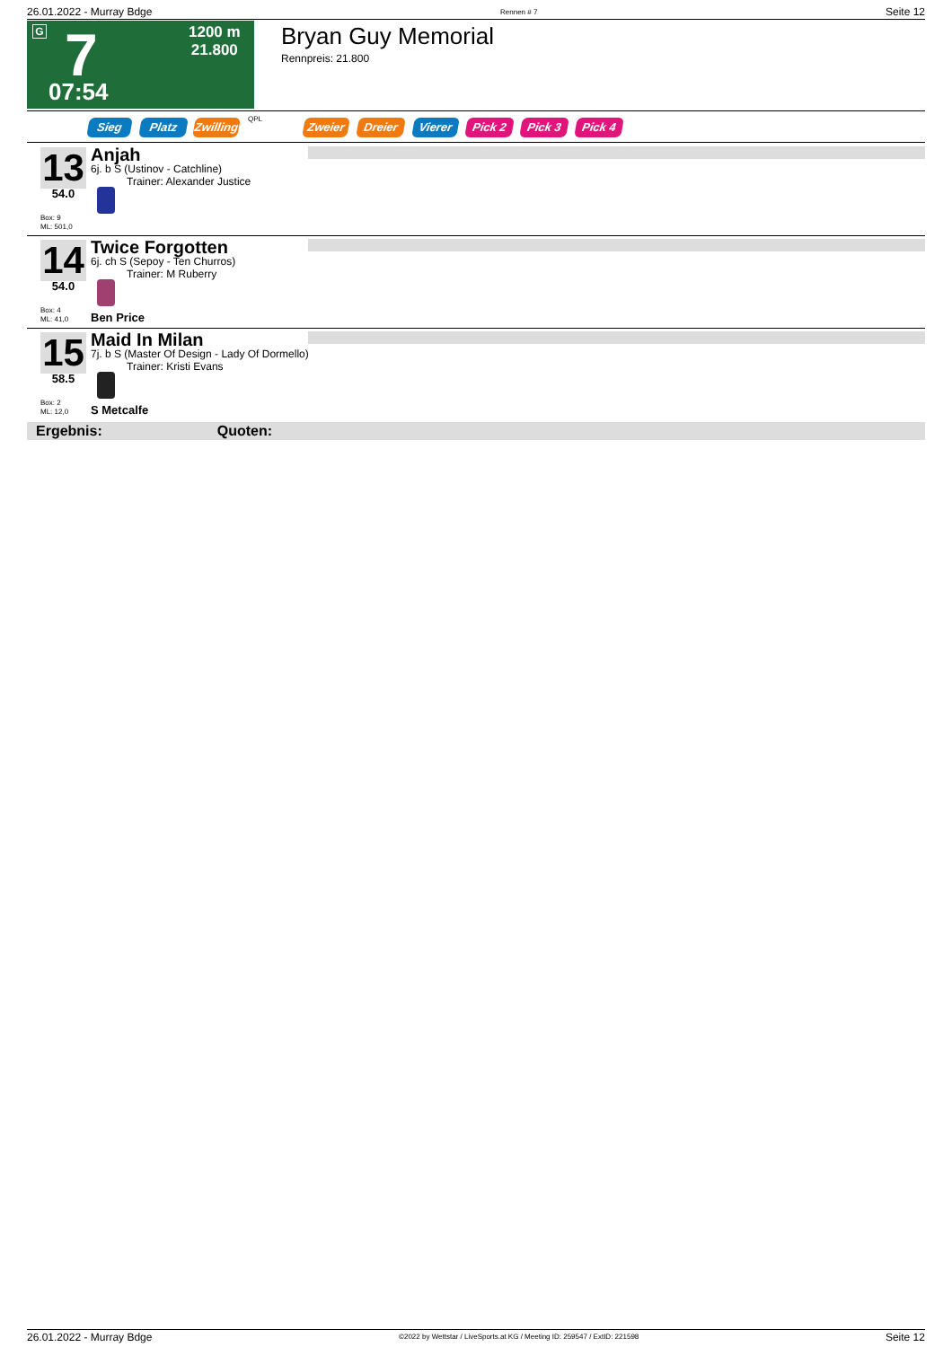26.01.2022 - Murray Bdge Rennen # 7 Seite 12
G 7
1200 m
21.800
07:54
Bryan Guy Memorial
Rennpreis: 21.800
Sieg Platz Zwilling QPL Zweier Dreier Vierer Pick 2 Pick 3 Pick 4
13
54.0
Box: 9
ML: 501,0
Anjah
6j. b S (Ustinov - Catchline)
Trainer: Alexander Justice
14
54.0
Box: 4
ML: 41,0
Twice Forgotten
6j. ch S (Sepoy - Ten Churros)
Trainer: M Ruberry
Ben Price
15
58.5
Box: 2
ML: 12,0
Maid In Milan
7j. b S (Master Of Design - Lady Of Dormello)
Trainer: Kristi Evans
S Metcalfe
Ergebnis: Quoten:
26.01.2022 - Murray Bdge ©2022 by Wettstar / LiveSports.at KG / Meeting ID: 259547 / ExtID: 221598 Seite 12